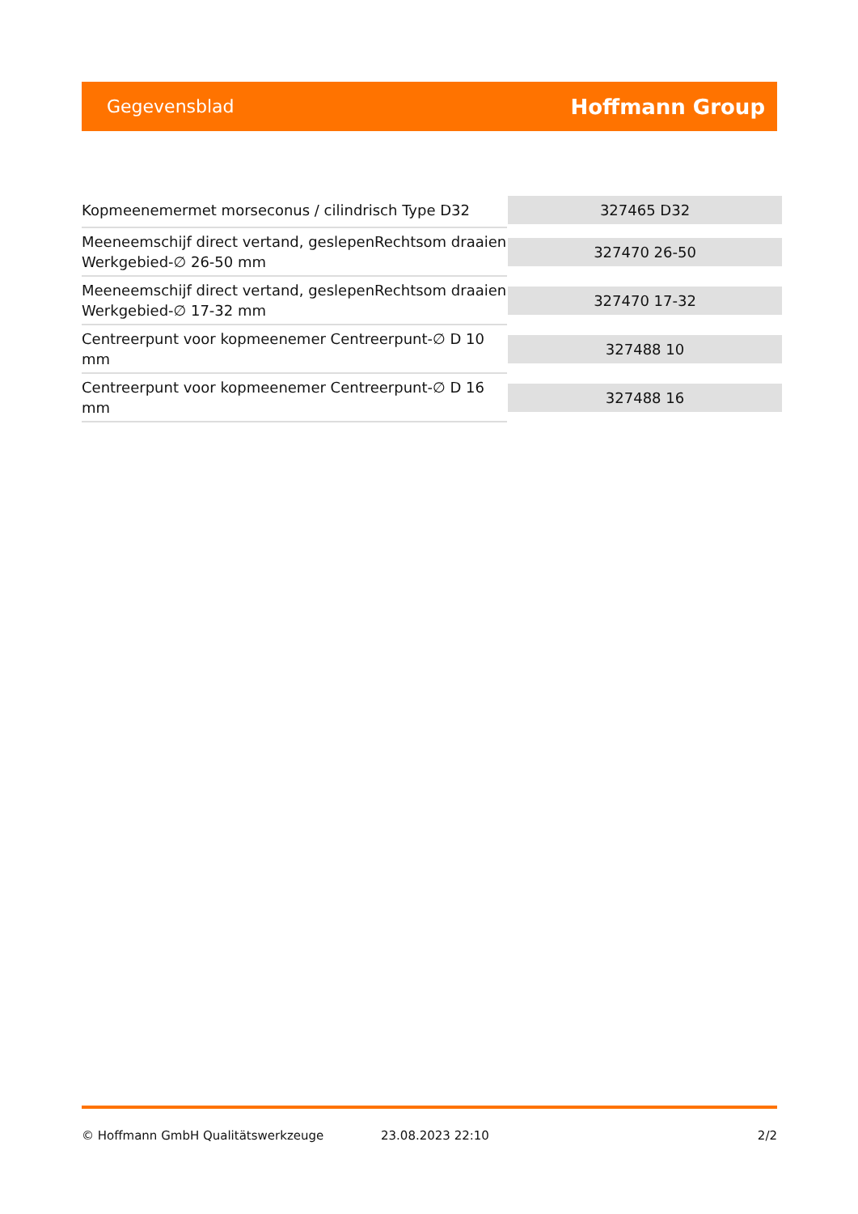Gegevensblad Hoffmann Group
| Kopmeenemermet morseconus / cilindrisch Type D32 | 327465 D32 |
| Meeneemschijf direct vertand, geslepenRechtsom draaien Werkgebied-∅ 26-50 mm | 327470 26-50 |
| Meeneemschijf direct vertand, geslepenRechtsom draaien Werkgebied-∅ 17-32 mm | 327470 17-32 |
| Centreerpunt voor kopmeenemer Centreerpunt-∅ D 10 mm | 327488 10 |
| Centreerpunt voor kopmeenemer Centreerpunt-∅ D 16 mm | 327488 16 |
© Hoffmann GmbH Qualitätswerkzeuge 23.08.2023 22:10 2/2